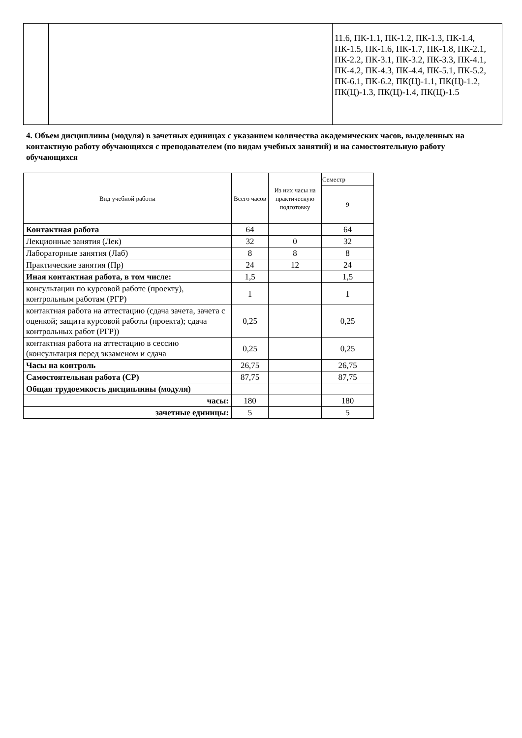| | | 11.6, ПК-1.1, ПК-1.2, ПК-1.3, ПК-1.4, ПК-1.5, ПК-1.6, ПК-1.7, ПК-1.8, ПК-2.1, ПК-2.2, ПК-3.1, ПК-3.2, ПК-3.3, ПК-4.1, ПК-4.2, ПК-4.3, ПК-4.4, ПК-5.1, ПК-5.2, ПК-6.1, ПК-6.2, ПК(Ц)-1.1, ПК(Ц)-1.2, ПК(Ц)-1.3, ПК(Ц)-1.4, ПК(Ц)-1.5 |
4. Объем дисциплины (модуля) в зачетных единицах с указанием количества академических часов, выделенных на контактную работу обучающихся с преподавателем (по видам учебных занятий) и на самостоятельную работу обучающихся
| Вид учебной работы | Всего часов | Из них часы на практическую подготовку | Семестр |
| --- | --- | --- | --- |
| | | | 9 |
| Контактная работа | 64 | | 64 |
| Лекционные занятия (Лек) | 32 | 0 | 32 |
| Лабораторные занятия (Лаб) | 8 | 8 | 8 |
| Практические занятия (Пр) | 24 | 12 | 24 |
| Иная контактная работа, в том числе: | 1,5 | | 1,5 |
| консультации по курсовой работе (проекту), контрольным работам (РГР) | 1 | | 1 |
| контактная работа на аттестацию (сдача зачета, зачета с оценкой; защита курсовой работы (проекта); сдача контрольных работ (РГР)) | 0,25 | | 0,25 |
| контактная работа на аттестацию в сессию (консультация перед экзаменом и сдача | 0,25 | | 0,25 |
| Часы на контроль | 26,75 | | 26,75 |
| Самостоятельная работа (СР) | 87,75 | | 87,75 |
| Общая трудоемкость дисциплины (модуля) | | | |
| часы: | 180 | | 180 |
| зачетные единицы: | 5 | | 5 |